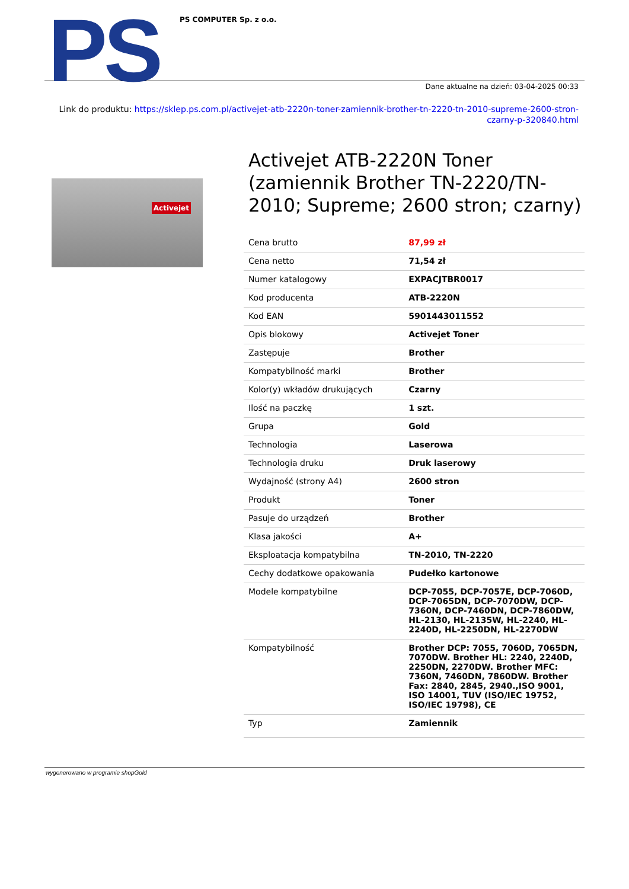PS
PS COMPUTER Sp. z o.o.
Dane aktualne na dzień: 03-04-2025 00:33
Link do produktu: https://sklep.ps.com.pl/activejet-atb-2220n-toner-zamiennik-brother-tn-2220-tn-2010-supreme-2600-stron-czarny-p-320840.html
Activejet
Activejet ATB-2220N Toner (zamiennik Brother TN-2220/TN-2010; Supreme; 2600 stron; czarny)
| Cena brutto | 87,99 zł |
| Cena netto | 71,54 zł |
| Numer katalogowy | EXPACJTBR0017 |
| Kod producenta | ATB-2220N |
| Kod EAN | 5901443011552 |
| Opis blokowy | Activejet Toner |
| Zastępuje | Brother |
| Kompatybilność marki | Brother |
| Kolor(y) wkładów drukujących | Czarny |
| Ilość na paczkę | 1 szt. |
| Grupa | Gold |
| Technologia | Laserowa |
| Technologia druku | Druk laserowy |
| Wydajność (strony A4) | 2600 stron |
| Produkt | Toner |
| Pasuje do urządzeń | Brother |
| Klasa jakości | A+ |
| Eksploatacja kompatybilna | TN-2010, TN-2220 |
| Cechy dodatkowe opakowania | Pudełko kartonowe |
| Modele kompatybilne | DCP-7055, DCP-7057E, DCP-7060D, DCP-7065DN, DCP-7070DW, DCP-7360N, DCP-7460DN, DCP-7860DW, HL-2130, HL-2135W, HL-2240, HL-2240D, HL-2250DN, HL-2270DW |
| Kompatybilność | Brother DCP: 7055, 7060D, 7065DN, 7070DW. Brother HL: 2240, 2240D, 2250DN, 2270DW. Brother MFC: 7360N, 7460DN, 7860DW. Brother Fax: 2840, 2845, 2940.,ISO 9001, ISO 14001, TUV (ISO/IEC 19752, ISO/IEC 19798), CE |
| Typ | Zamiennik |
wygenerowano w programie shopGold